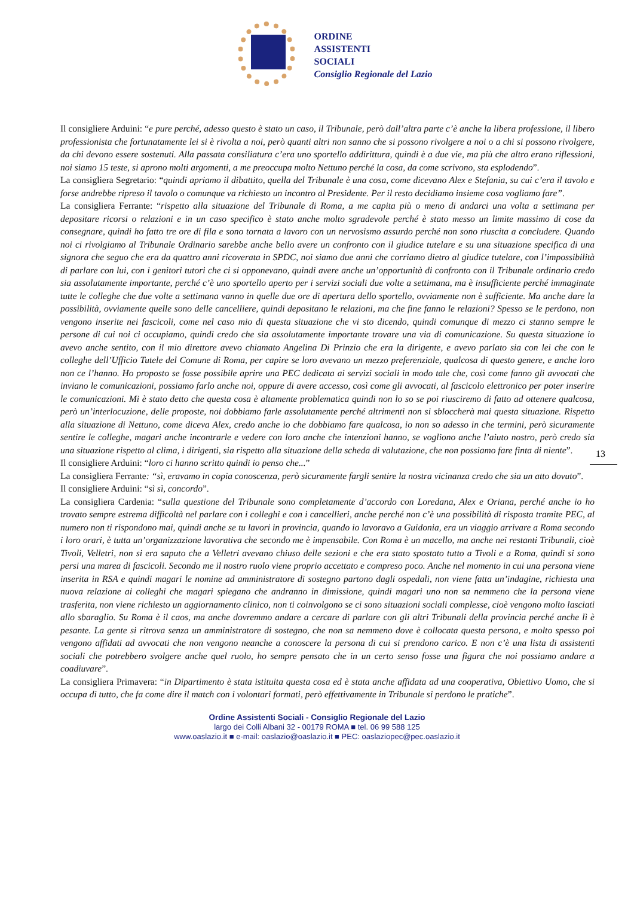ORDINE
ASSISTENTI
SOCIALI
Consiglio Regionale del Lazio
Il consigliere Arduini: “e pure perché, adesso questo è stato un caso, il Tribunale, però dall’altra parte c’è anche la libera professione, il libero professionista che fortunatamente lei si è rivolta a noi, però quanti altri non sanno che si possono rivolgere a noi o a chi si possono rivolgere, da chi devono essere sostenuti. Alla passata consiliatura c’era uno sportello addirittura, quindi è a due vie, ma più che altro erano riflessioni, noi siamo 15 teste, si aprono molti argomenti, a me preoccupa molto Nettuno perché la cosa, da come scrivono, sta esplodendo”.
La consigliera Segretario: “quindi apriamo il dibattito, quella del Tribunale è una cosa, come dicevano Alex e Stefania, su cui c’era il tavolo e forse andrebbe ripreso il tavolo o comunque va richiesto un incontro al Presidente. Per il resto decidiamo insieme cosa vogliamo fare”.
La consigliera Ferrante: “rispetto alla situazione del Tribunale di Roma, a me capita più o meno di andarci una volta a settimana per depositare ricorsi o relazioni e in un caso specifico è stato anche molto sgradevole perché è stato messo un limite massimo di cose da consegnare, quindi ho fatto tre ore di fila e sono tornata a lavoro con un nervosismo assurdo perché non sono riuscita a concludere. Quando noi ci rivolgiamo al Tribunale Ordinario sarebbe anche bello avere un confronto con il giudice tutelare e su una situazione specifica di una signora che seguo che era da quattro anni ricoverata in SPDC, noi siamo due anni che corriamo dietro al giudice tutelare, con l’impossibilità di parlare con lui, con i genitori tutori che ci si opponevano, quindi avere anche un’opportunità di confronto con il Tribunale ordinario credo sia assolutamente importante, perché c’è uno sportello aperto per i servizi sociali due volte a settimana, ma è insufficiente perché immaginate tutte le colleghe che due volte a settimana vanno in quelle due ore di apertura dello sportello, ovviamente non è sufficiente. Ma anche dare la possibilità, ovviamente quelle sono delle cancelliere, quindi depositano le relazioni, ma che fine fanno le relazioni? Spesso se le perdono, non vengono inserite nei fascicoli, come nel caso mio di questa situazione che vi sto dicendo, quindi comunque di mezzo ci stanno sempre le persone di cui noi ci occupiamo, quindi credo che sia assolutamente importante trovare una via di comunicazione. Su questa situazione io avevo anche sentito, con il mio direttore avevo chiamato Angelina Di Prinzio che era la dirigente, e avevo parlato sia con lei che con le colleghe dell’Ufficio Tutele del Comune di Roma, per capire se loro avevano un mezzo preferenziale, qualcosa di questo genere, e anche loro non ce l’hanno. Ho proposto se fosse possibile aprire una PEC dedicata ai servizi sociali in modo tale che, così come fanno gli avvocati che inviano le comunicazioni, possiamo farlo anche noi, oppure di avere accesso, così come gli avvocati, al fascicolo elettronico per poter inserire le comunicazioni. Mi è stato detto che questa cosa è altamente problematica quindi non lo so se poi riusciremo di fatto ad ottenere qualcosa, però un’interlocuzione, delle proposte, noi dobbiamo farle assolutamente perché altrimenti non si sbloccherà mai questa situazione. Rispetto alla situazione di Nettuno, come diceva Alex, credo anche io che dobbiamo fare qualcosa, io non so adesso in che termini, però sicuramente sentire le colleghe, magari anche incontrarle e vedere con loro anche che intenzioni hanno, se vogliono anche l’aiuto nostro, però credo sia una situazione rispetto al clima, i dirigenti, sia rispetto alla situazione della scheda di valutazione, che non possiamo fare finta di niente”.
Il consigliere Arduini: “loro ci hanno scritto quindi io penso che...”
La consigliera Ferrante: “sì, eravamo in copia conoscenza, però sicuramente fargli sentire la nostra vicinanza credo che sia un atto dovuto”.
Il consigliere Arduini: “sì sì, concordo”.
La consigliera Cardenia: “sulla questione del Tribunale sono completamente d’accordo con Loredana, Alex e Oriana, perché anche io ho trovato sempre estrema difficoltà nel parlare con i colleghi e con i cancellieri, anche perché non c’è una possibilità di risposta tramite PEC, al numero non ti rispondono mai, quindi anche se tu lavori in provincia, quando io lavoravo a Guidonia, era un viaggio arrivare a Roma secondo i loro orari, è tutta un’organizzazione lavorativa che secondo me è impensabile. Con Roma è un macello, ma anche nei restanti Tribunali, cioè Tivoli, Velletri, non si era saputo che a Velletri avevano chiuso delle sezioni e che era stato spostato tutto a Tivoli e a Roma, quindi si sono persi una marea di fascicoli. Secondo me il nostro ruolo viene proprio accettato e compreso poco. Anche nel momento in cui una persona viene inserita in RSA e quindi magari le nomine ad amministratore di sostegno partono dagli ospedali, non viene fatta un’indagine, richiesta una nuova relazione ai colleghi che magari spiegano che andranno in dimissione, quindi magari uno non sa nemmeno che la persona viene trasferita, non viene richiesto un aggiornamento clinico, non ti coinvolgono se ci sono situazioni sociali complesse, cioè vengono molto lasciati allo sbaraglio. Su Roma è il caos, ma anche dovremmo andare a cercare di parlare con gli altri Tribunali della provincia perché anche lì è pesante. La gente si ritrova senza un amministratore di sostegno, che non sa nemmeno dove è collocata questa persona, e molto spesso poi vengono affidati ad avvocati che non vengono neanche a conoscere la persona di cui si prendono carico. E non c’è una lista di assistenti sociali che potrebbero svolgere anche quel ruolo, ho sempre pensato che in un certo senso fosse una figura che noi possiamo andare a coadiuvare”.
La consigliera Primavera: “in Dipartimento è stata istituita questa cosa ed è stata anche affidata ad una cooperativa, Obiettivo Uomo, che si occupa di tutto, che fa come dire il match con i volontari formati, però effettivamente in Tribunale si perdono le pratiche”.
13
Ordine Assistenti Sociali - Consiglio Regionale del Lazio
largo dei Colli Albani 32 - 00179 ROMA ■ tel. 06 99 588 125
www.oaslazio.it ■ e-mail: oaslazio@oaslazio.it ■ PEC: oaslaziopec@pec.oaslazio.it